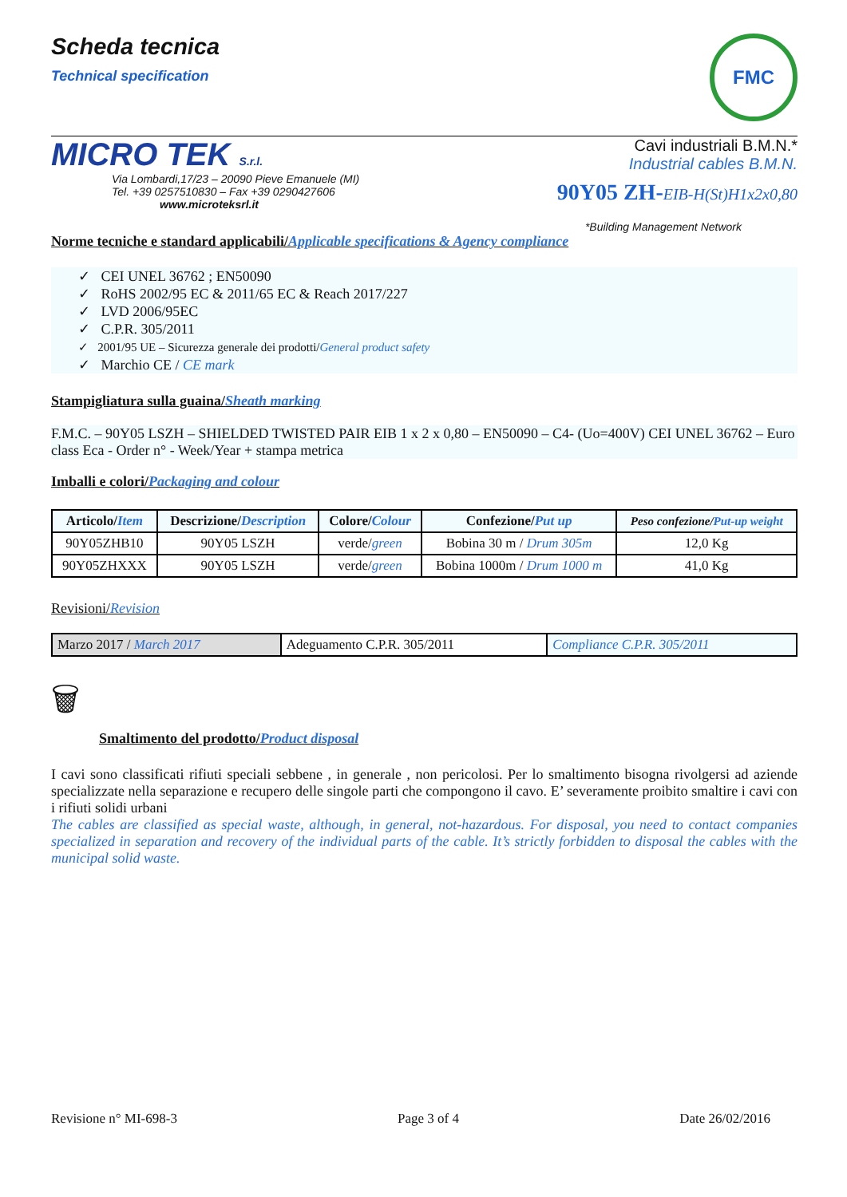Scheda tecnica
Technical specification
FMC
MICRO TEK S.r.l.
Via Lombardi,17/23 – 20090 Pieve Emanuele (MI)
Tel. +39 0257510830 – Fax +39 0290427606
www.microteksrl.it
Cavi industriali B.M.N.*
Industrial cables B.M.N.
90Y05 ZH-EIB-H(St)H1x2x0,80
*Building Management Network
Norme tecniche e standard applicabili/Applicable specifications & Agency compliance
✓ CEI UNEL 36762 ; EN50090
✓ RoHS 2002/95 EC & 2011/65 EC & Reach 2017/227
✓ LVD 2006/95EC
✓ C.P.R. 305/2011
✓ 2001/95 UE – Sicurezza generale dei prodotti/General product safety
✓ Marchio CE / CE mark
Stampigliatura sulla guaina/Sheath marking
F.M.C. – 90Y05 LSZH – SHIELDED TWISTED PAIR EIB 1 x 2 x 0,80 – EN50090 – C4- (Uo=400V) CEI UNEL 36762 – Euro class Eca - Order n° - Week/Year + stampa metrica
Imballi e colori/Packaging and colour
| Articolo/ Item | Descrizione/ Description | Colore/ Colour | Confezione/ Put up | Peso confezione/ Put-up weight |
| --- | --- | --- | --- | --- |
| 90Y05ZHB10 | 90Y05 LSZH | verde/ green | Bobina 30 m / Drum 305m | 12,0 Kg |
| 90Y05ZHXXX | 90Y05 LSZH | verde/ green | Bobina 1000m / Drum 1000 m | 41,0 Kg |
Revisioni/Revision
| Marzo 2017 / March 2017 | Adeguamento C.P.R. 305/2011 | Compliance C.P.R. 305/2011 |
🗑
Smaltimento del prodotto/Product disposal
I cavi sono classificati rifiuti speciali sebbene , in generale , non pericolosi. Per lo smaltimento bisogna rivolgersi ad aziende specializzate nella separazione e recupero delle singole parti che compongono il cavo. E’ severamente proibito smaltire i cavi con i rifiuti solidi urbani
The cables are classified as special waste, although, in general, not-hazardous. For disposal, you need to contact companies specialized in separation and recovery of the individual parts of the cable. It’s strictly forbidden to disposal the cables with the municipal solid waste.
Revisione n° MI-698-3 Page 3 of 4 Date 26/02/2016